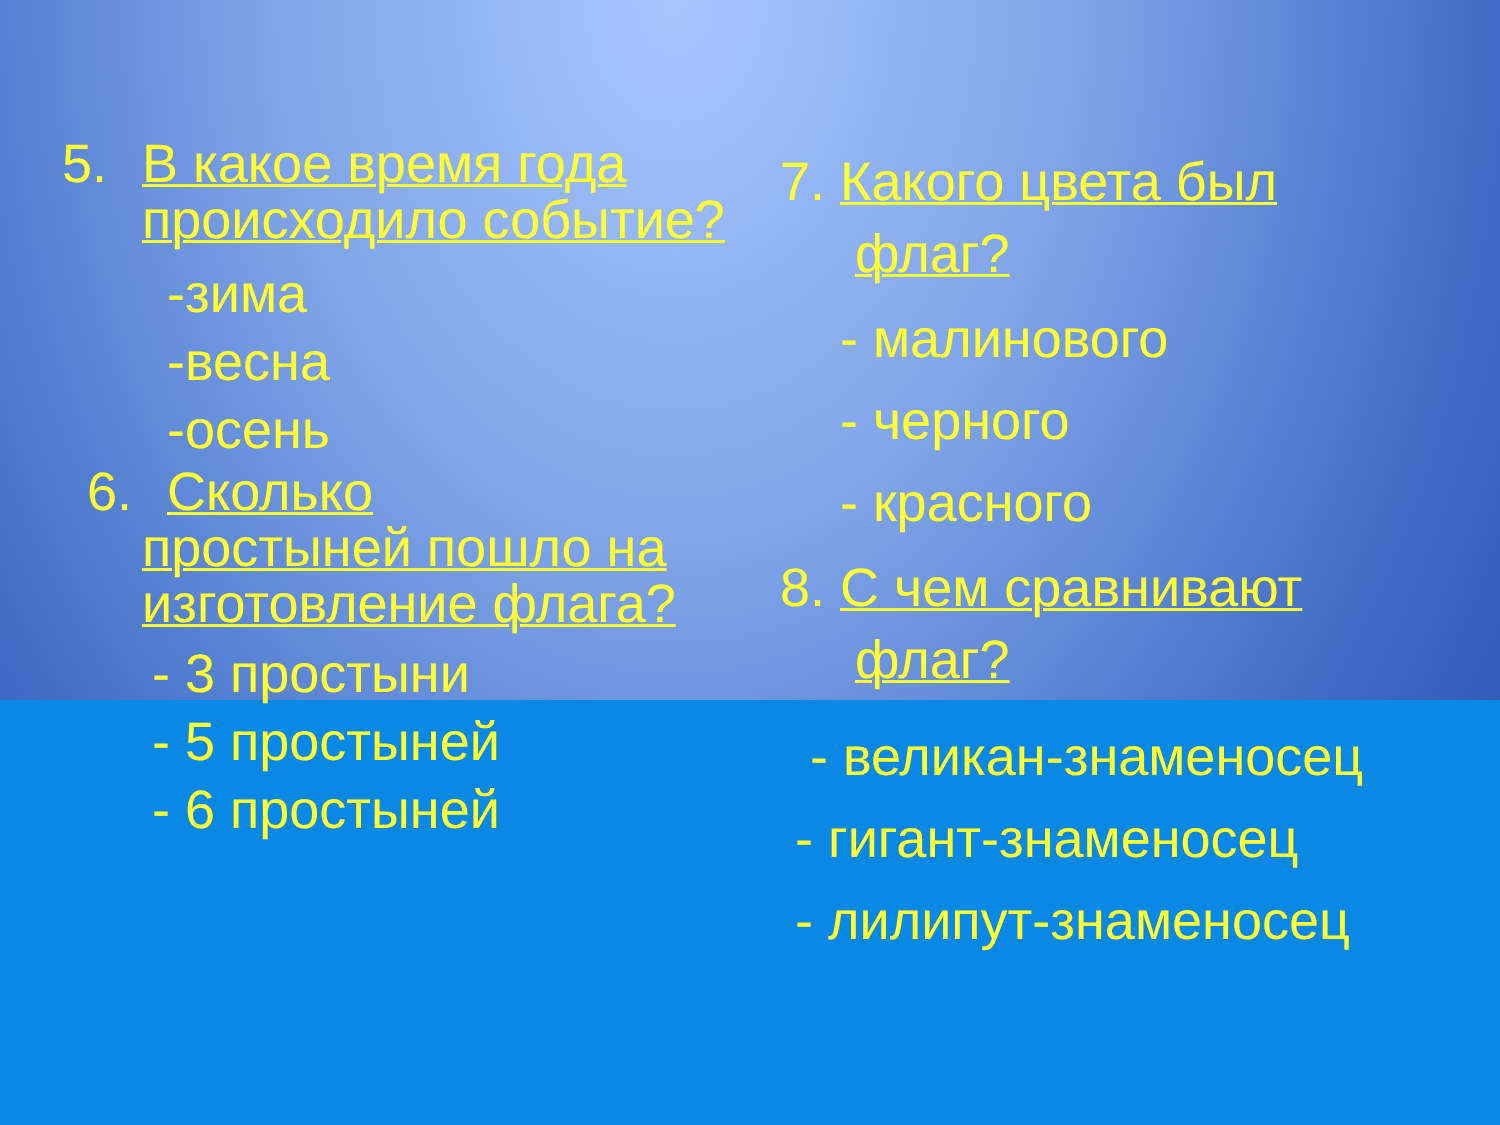5. В какое время года происходило событие?
-зима
-весна
-осень
6. Сколько
простыней пошло на изготовление флага?
- 3 простыни
- 5 простыней
- 6 простыней
7. Какого цвета был
флаг?
- малинового
- черного
- красного
8. С чем сравнивают
флаг?
- великан-знаменосец
- гигант-знаменосец
- лилипут-знаменосец